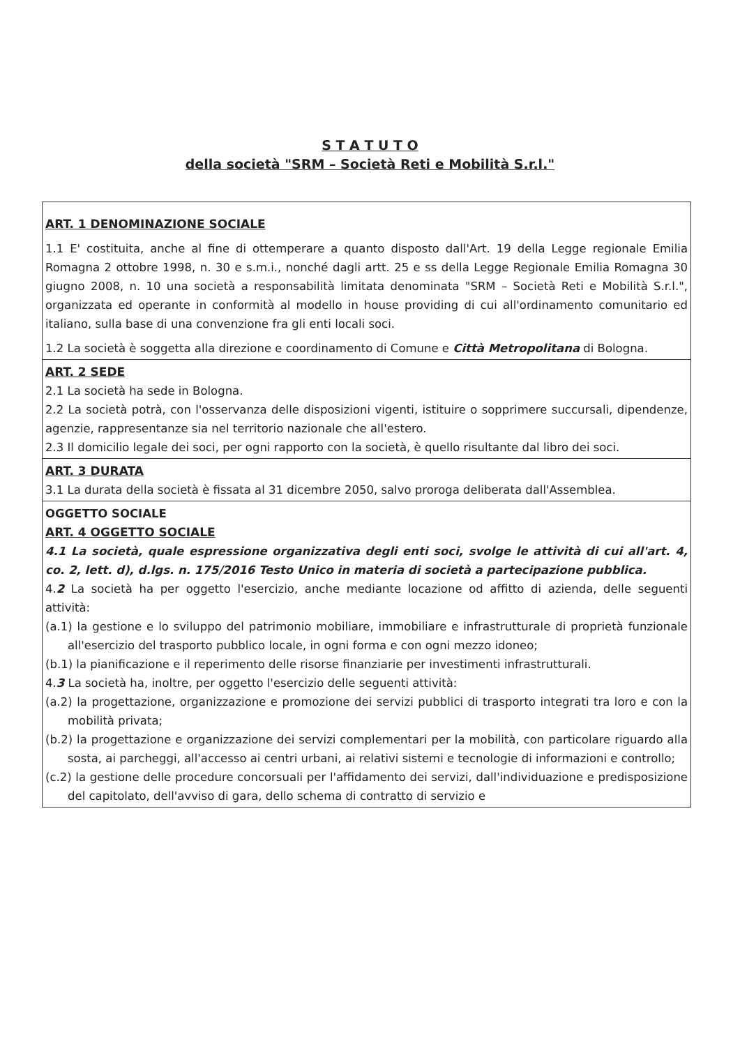S T A T U T O
della società "SRM – Società Reti e Mobilità S.r.l."
ART. 1 DENOMINAZIONE SOCIALE
1.1 E' costituita, anche al fine di ottemperare a quanto disposto dall'Art. 19 della Legge regionale Emilia Romagna 2 ottobre 1998, n. 30 e s.m.i., nonché dagli artt. 25 e ss della Legge Regionale Emilia Romagna 30 giugno 2008, n. 10 una società a responsabilità limitata denominata "SRM – Società Reti e Mobilità S.r.l.", organizzata ed operante in conformità al modello in house providing di cui all'ordinamento comunitario ed italiano, sulla base di una convenzione fra gli enti locali soci.
1.2 La società è soggetta alla direzione e coordinamento di Comune e Città Metropolitana di Bologna.
ART. 2 SEDE
2.1 La società ha sede in Bologna.
2.2 La società potrà, con l'osservanza delle disposizioni vigenti, istituire o sopprimere succursali, dipendenze, agenzie, rappresentanze sia nel territorio nazionale che all'estero.
2.3 Il domicilio legale dei soci, per ogni rapporto con la società, è quello risultante dal libro dei soci.
ART. 3 DURATA
3.1 La durata della società è fissata al 31 dicembre 2050, salvo proroga deliberata dall'Assemblea.
OGGETTO SOCIALE
ART. 4 OGGETTO SOCIALE
4.1 La società, quale espressione organizzativa degli enti soci, svolge le attività di cui all'art. 4, co. 2, lett. d), d.lgs. n. 175/2016 Testo Unico in materia di società a partecipazione pubblica.
4.2 La società ha per oggetto l'esercizio, anche mediante locazione od affitto di azienda, delle seguenti attività:
(a.1) la gestione e lo sviluppo del patrimonio mobiliare, immobiliare e infrastrutturale di proprietà funzionale all'esercizio del trasporto pubblico locale, in ogni forma e con ogni mezzo idoneo;
(b.1) la pianificazione e il reperimento delle risorse finanziarie per investimenti infrastrutturali.
4.3 La società ha, inoltre, per oggetto l'esercizio delle seguenti attività:
(a.2) la progettazione, organizzazione e promozione dei servizi pubblici di trasporto integrati tra loro e con la mobilità privata;
(b.2) la progettazione e organizzazione dei servizi complementari per la mobilità, con particolare riguardo alla sosta, ai parcheggi, all'accesso ai centri urbani, ai relativi sistemi e tecnologie di informazioni e controllo;
(c.2) la gestione delle procedure concorsuali per l'affidamento dei servizi, dall'individuazione e predisposizione del capitolato, dell'avviso di gara, dello schema di contratto di servizio e